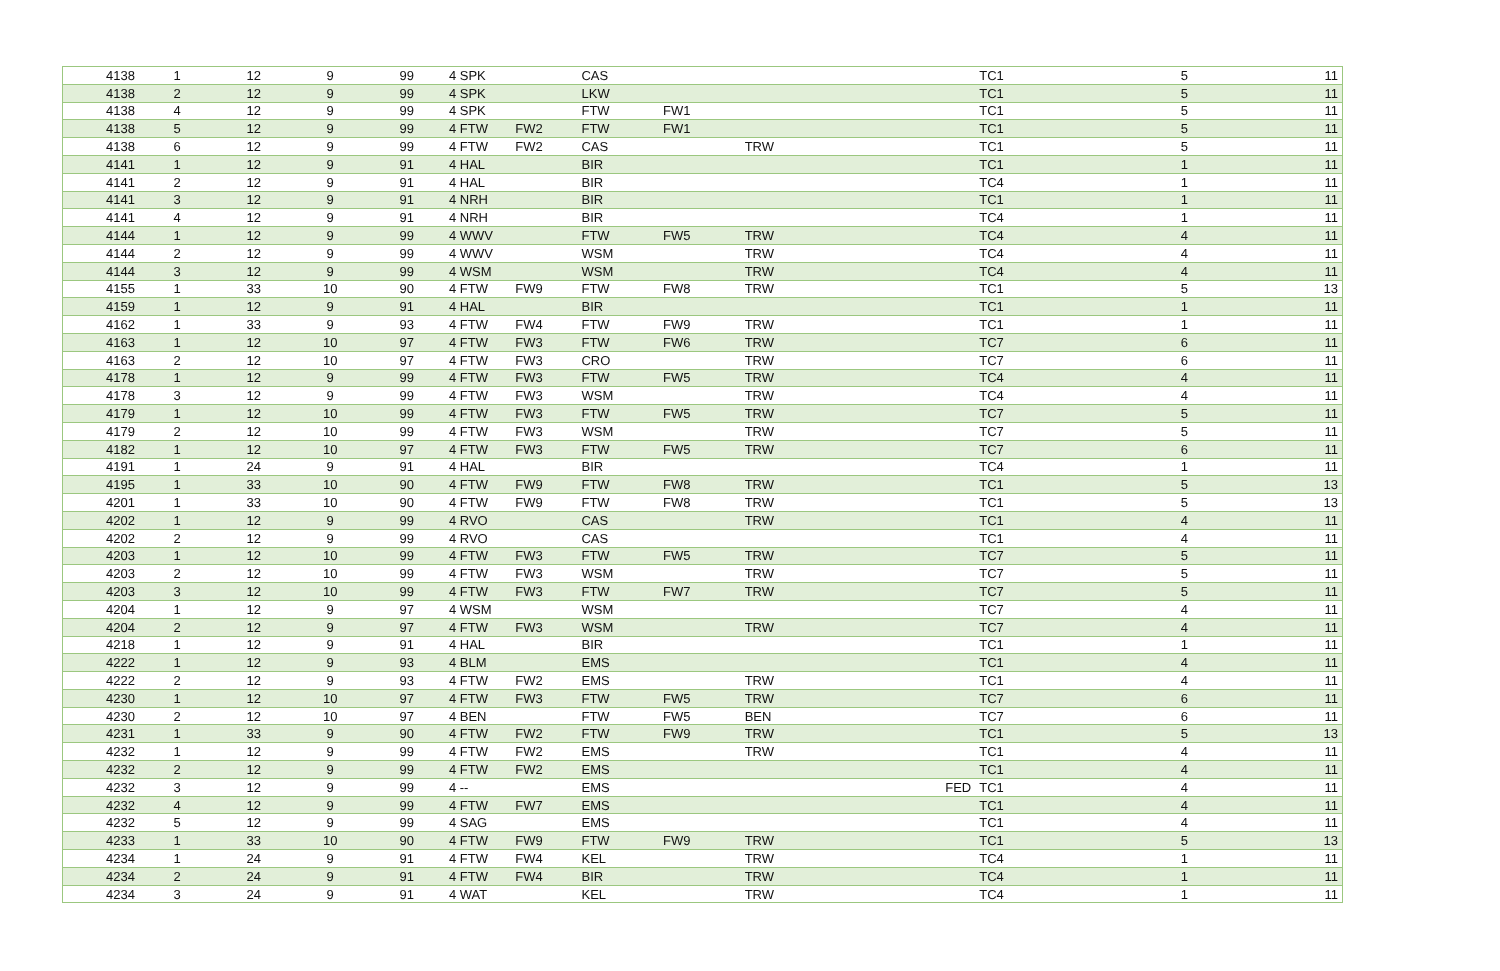| 4138 | 1 | 12 | 9 | 99 | 4 SPK | | CAS | | | | TC1 | 5 | 11 |
| 4138 | 2 | 12 | 9 | 99 | 4 SPK | | LKW | | | | TC1 | 5 | 11 |
| 4138 | 4 | 12 | 9 | 99 | 4 SPK | | FTW | FW1 | | | TC1 | 5 | 11 |
| 4138 | 5 | 12 | 9 | 99 | 4 FTW | FW2 | FTW | FW1 | | | TC1 | 5 | 11 |
| 4138 | 6 | 12 | 9 | 99 | 4 FTW | FW2 | CAS | | TRW | | TC1 | 5 | 11 |
| 4141 | 1 | 12 | 9 | 91 | 4 HAL | | BIR | | | | TC1 | 1 | 11 |
| 4141 | 2 | 12 | 9 | 91 | 4 HAL | | BIR | | | | TC4 | 1 | 11 |
| 4141 | 3 | 12 | 9 | 91 | 4 NRH | | BIR | | | | TC1 | 1 | 11 |
| 4141 | 4 | 12 | 9 | 91 | 4 NRH | | BIR | | | | TC4 | 1 | 11 |
| 4144 | 1 | 12 | 9 | 99 | 4 WWV | | FTW | FW5 | TRW | | TC4 | 4 | 11 |
| 4144 | 2 | 12 | 9 | 99 | 4 WWV | | WSM | | TRW | | TC4 | 4 | 11 |
| 4144 | 3 | 12 | 9 | 99 | 4 WSM | | WSM | | TRW | | TC4 | 4 | 11 |
| 4155 | 1 | 33 | 10 | 90 | 4 FTW | FW9 | FTW | FW8 | TRW | | TC1 | 5 | 13 |
| 4159 | 1 | 12 | 9 | 91 | 4 HAL | | BIR | | | | TC1 | 1 | 11 |
| 4162 | 1 | 33 | 9 | 93 | 4 FTW | FW4 | FTW | FW9 | TRW | | TC1 | 1 | 11 |
| 4163 | 1 | 12 | 10 | 97 | 4 FTW | FW3 | FTW | FW6 | TRW | | TC7 | 6 | 11 |
| 4163 | 2 | 12 | 10 | 97 | 4 FTW | FW3 | CRO | | TRW | | TC7 | 6 | 11 |
| 4178 | 1 | 12 | 9 | 99 | 4 FTW | FW3 | FTW | FW5 | TRW | | TC4 | 4 | 11 |
| 4178 | 3 | 12 | 9 | 99 | 4 FTW | FW3 | WSM | | TRW | | TC4 | 4 | 11 |
| 4179 | 1 | 12 | 10 | 99 | 4 FTW | FW3 | FTW | FW5 | TRW | | TC7 | 5 | 11 |
| 4179 | 2 | 12 | 10 | 99 | 4 FTW | FW3 | WSM | | TRW | | TC7 | 5 | 11 |
| 4182 | 1 | 12 | 10 | 97 | 4 FTW | FW3 | FTW | FW5 | TRW | | TC7 | 6 | 11 |
| 4191 | 1 | 24 | 9 | 91 | 4 HAL | | BIR | | | | TC4 | 1 | 11 |
| 4195 | 1 | 33 | 10 | 90 | 4 FTW | FW9 | FTW | FW8 | TRW | | TC1 | 5 | 13 |
| 4201 | 1 | 33 | 10 | 90 | 4 FTW | FW9 | FTW | FW8 | TRW | | TC1 | 5 | 13 |
| 4202 | 1 | 12 | 9 | 99 | 4 RVO | | CAS | | TRW | | TC1 | 4 | 11 |
| 4202 | 2 | 12 | 9 | 99 | 4 RVO | | CAS | | | | TC1 | 4 | 11 |
| 4203 | 1 | 12 | 10 | 99 | 4 FTW | FW3 | FTW | FW5 | TRW | | TC7 | 5 | 11 |
| 4203 | 2 | 12 | 10 | 99 | 4 FTW | FW3 | WSM | | TRW | | TC7 | 5 | 11 |
| 4203 | 3 | 12 | 10 | 99 | 4 FTW | FW3 | FTW | FW7 | TRW | | TC7 | 5 | 11 |
| 4204 | 1 | 12 | 9 | 97 | 4 WSM | | WSM | | | | TC7 | 4 | 11 |
| 4204 | 2 | 12 | 9 | 97 | 4 FTW | FW3 | WSM | | TRW | | TC7 | 4 | 11 |
| 4218 | 1 | 12 | 9 | 91 | 4 HAL | | BIR | | | | TC1 | 1 | 11 |
| 4222 | 1 | 12 | 9 | 93 | 4 BLM | | EMS | | | | TC1 | 4 | 11 |
| 4222 | 2 | 12 | 9 | 93 | 4 FTW | FW2 | EMS | | TRW | | TC1 | 4 | 11 |
| 4230 | 1 | 12 | 10 | 97 | 4 FTW | FW3 | FTW | FW5 | TRW | | TC7 | 6 | 11 |
| 4230 | 2 | 12 | 10 | 97 | 4 BEN | | FTW | FW5 | BEN | | TC7 | 6 | 11 |
| 4231 | 1 | 33 | 9 | 90 | 4 FTW | FW2 | FTW | FW9 | TRW | | TC1 | 5 | 13 |
| 4232 | 1 | 12 | 9 | 99 | 4 FTW | FW2 | EMS | | TRW | | TC1 | 4 | 11 |
| 4232 | 2 | 12 | 9 | 99 | 4 FTW | FW2 | EMS | | | | TC1 | 4 | 11 |
| 4232 | 3 | 12 | 9 | 99 | 4 -- | | EMS | | | FED | TC1 | 4 | 11 |
| 4232 | 4 | 12 | 9 | 99 | 4 FTW | FW7 | EMS | | | | TC1 | 4 | 11 |
| 4232 | 5 | 12 | 9 | 99 | 4 SAG | | EMS | | | | TC1 | 4 | 11 |
| 4233 | 1 | 33 | 10 | 90 | 4 FTW | FW9 | FTW | FW9 | TRW | | TC1 | 5 | 13 |
| 4234 | 1 | 24 | 9 | 91 | 4 FTW | FW4 | KEL | | TRW | | TC4 | 1 | 11 |
| 4234 | 2 | 24 | 9 | 91 | 4 FTW | FW4 | BIR | | TRW | | TC4 | 1 | 11 |
| 4234 | 3 | 24 | 9 | 91 | 4 WAT | | KEL | | TRW | | TC4 | 1 | 11 |